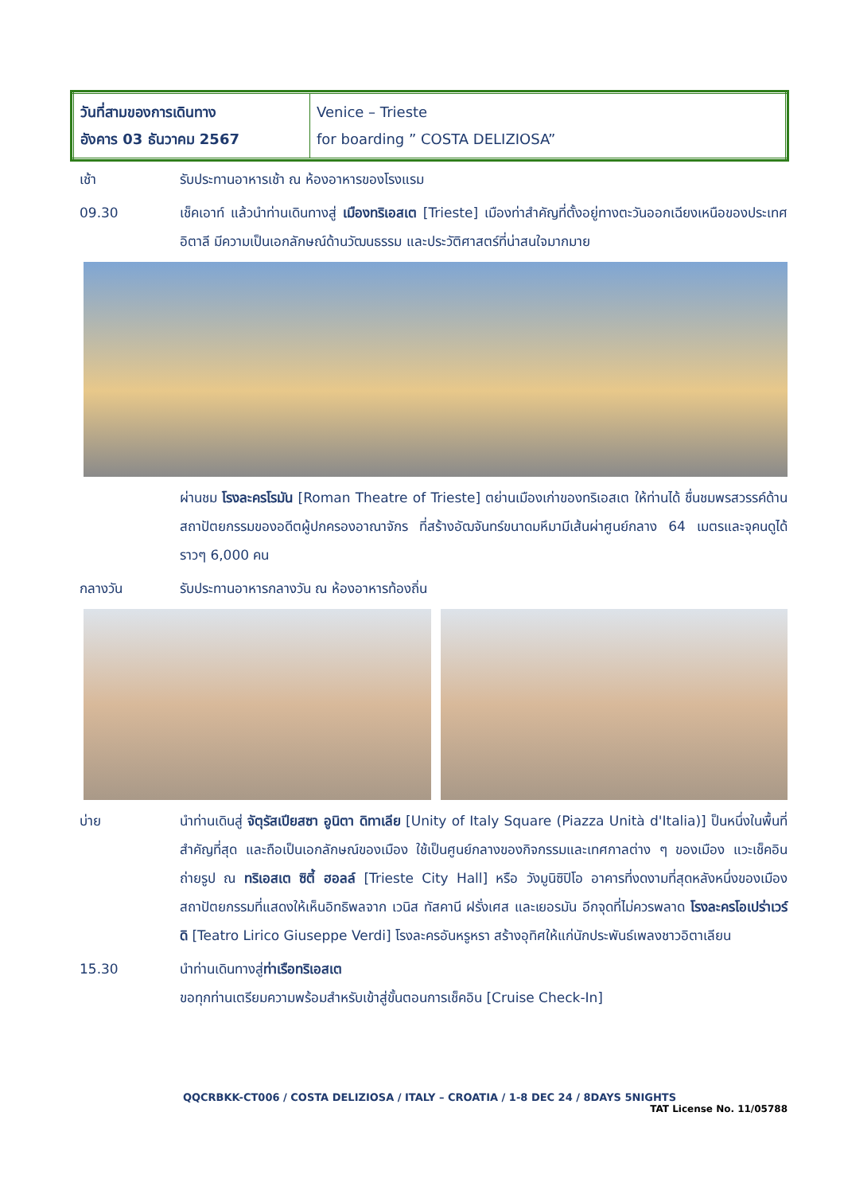| วันที่สามของการเดินทาง อังคาร 03 ธันวาคม 2567 | Venice – Trieste for boarding ” COSTA DELIZIOSA” |
เช้า รับประทานอาหารเช้า ณ ห้องอาหารของโรงแรม
09.30 เช็คเอาท์ แล้วนำท่านเดินทางสู่ เมืองทริเอสเต [Trieste] เมืองท่าสำคัญที่ตั้งอยู่ทางตะวันออกเฉียงเหนือของประเทศอิตาลี มีความเป็นเอกลักษณ์ด้านวัฒนธรรม และประวัติศาสตร์ที่น่าสนใจมากมาย
ผ่านชม โรงละครโรมัน [Roman Theatre of Trieste] ตย่านเมืองเก่าของทริเอสเต ให้ท่านได้ ชื่นชมพรสวรรค์ด้านสถาปัตยกรรมของอดีตผู้ปกครองอาณาจักร ที่สร้างอัฒจันทร์ขนาดมหึมามีเส้นผ่าศูนย์กลาง 64 เมตรและจุคนดูได้ราวๆ 6,000 คน
กลางวัน รับประทานอาหารกลางวัน ณ ห้องอาหารท้องถิ่น
บ่าย นำท่านเดินสู่ จัตุรัสเปียสซา อูนิตา ดิทาเลีย [Unity of Italy Square (Piazza Unità d'Italia)] ป็นหนึ่งในพื้นที่สำคัญที่สุด และถือเป็นเอกลักษณ์ของเมือง ใช้เป็นศูนย์กลางของกิจกรรมและเทศกาลต่าง ๆ ของเมือง แวะเช็คอินถ่ายรูป ณ ทริเอสเต ซิตี้ ฮอลล์ [Trieste City Hall] หรือ วังมูนิซิปิโอ อาคารที่งดงามที่สุดหลังหนึ่งของเมือง สถาปัตยกรรมที่แสดงให้เห็นอิทธิพลจาก เวนิส ทัสคานี ฝรั่งเศส และเยอรมัน อีกจุดที่ไม่ควรพลาด โรงละครโอเปร่าเวร์ดิ [Teatro Lirico Giuseppe Verdi] โรงละครอันหรูหรา สร้างอุทิศให้แก่นักประพันธ์เพลงชาวอิตาเลียน
15.30 นำท่านเดินทางสู่ท่าเรือทริเอสเต
ขอทุกท่านเตรียมความพร้อมสำหรับเข้าสู่ขั้นตอนการเช็คอิน [Cruise Check-In]
QQCRBKK-CT006 / COSTA DELIZIOSA / ITALY – CROATIA / 1-8 DEC 24 / 8DAYS 5NIGHTS
TAT License No. 11/05788